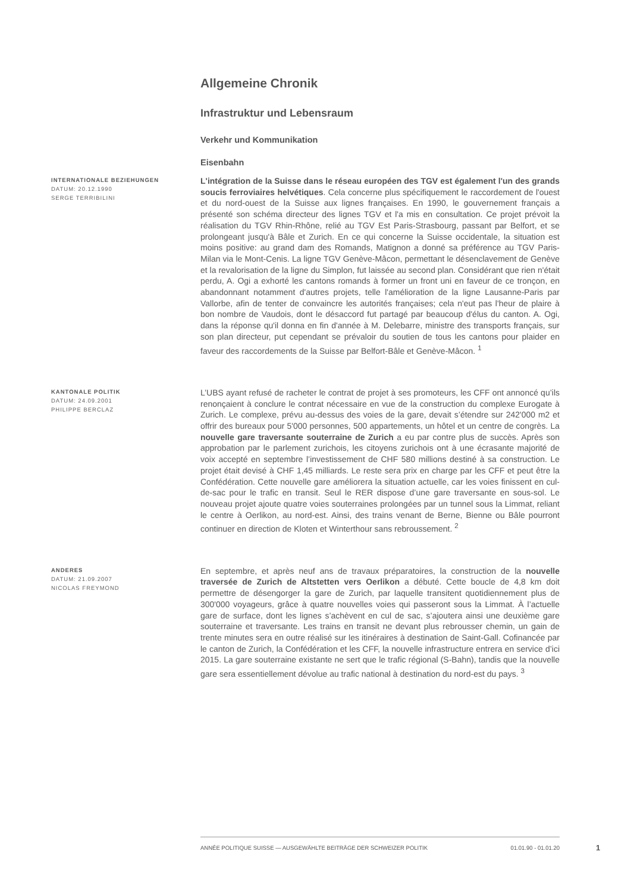Allgemeine Chronik
Infrastruktur und Lebensraum
Verkehr und Kommunikation
Eisenbahn
INTERNATIONALE BEZIEHUNGEN
DATUM: 20.12.1990
SERGE TERRIBILINI
L'intégration de la Suisse dans le réseau européen des TGV est également l'un des grands soucis ferroviaires helvétiques. Cela concerne plus spécifiquement le raccordement de l'ouest et du nord-ouest de la Suisse aux lignes françaises. En 1990, le gouvernement français a présenté son schéma directeur des lignes TGV et l'a mis en consultation. Ce projet prévoit la réalisation du TGV Rhin-Rhône, relié au TGV Est Paris-Strasbourg, passant par Belfort, et se prolongeant jusqu'à Bâle et Zurich. En ce qui concerne la Suisse occidentale, la situation est moins positive: au grand dam des Romands, Matignon a donné sa préférence au TGV Paris-Milan via le Mont-Cenis. La ligne TGV Genève-Mâcon, permettant le désenclavement de Genève et la revalorisation de la ligne du Simplon, fut laissée au second plan. Considérant que rien n'était perdu, A. Ogi a exhorté les cantons romands à former un front uni en faveur de ce tronçon, en abandonnant notamment d'autres projets, telle l'amélioration de la ligne Lausanne-Paris par Vallorbe, afin de tenter de convaincre les autorités françaises; cela n'eut pas l'heur de plaire à bon nombre de Vaudois, dont le désaccord fut partagé par beaucoup d'élus du canton. A. Ogi, dans la réponse qu'il donna en fin d'année à M. Delebarre, ministre des transports français, sur son plan directeur, put cependant se prévaloir du soutien de tous les cantons pour plaider en faveur des raccordements de la Suisse par Belfort-Bâle et Genève-Mâcon. <sup>1</sup>
KANTONALE POLITIK
DATUM: 24.09.2001
PHILIPPE BERCLAZ
L’UBS ayant refusé de racheter le contrat de projet à ses promoteurs, les CFF ont annoncé qu’ils renonçaient à conclure le contrat nécessaire en vue de la construction du complexe Eurogate à Zurich. Le complexe, prévu au-dessus des voies de la gare, devait s’étendre sur 242'000 m2 et offrir des bureaux pour 5'000 personnes, 500 appartements, un hôtel et un centre de congrès. La nouvelle gare traversante souterraine de Zurich a eu par contre plus de succès. Après son approbation par le parlement zurichois, les citoyens zurichois ont à une écrasante majorité de voix accepté en septembre l’investissement de CHF 580 millions destiné à sa construction. Le projet était devisé à CHF 1,45 milliards. Le reste sera prix en charge par les CFF et peut être la Confédération. Cette nouvelle gare améliorera la situation actuelle, car les voies finissent en cul-de-sac pour le trafic en transit. Seul le RER dispose d’une gare traversante en sous-sol. Le nouveau projet ajoute quatre voies souterraines prolongées par un tunnel sous la Limmat, reliant le centre à Oerlikon, au nord-est. Ainsi, des trains venant de Berne, Bienne ou Bâle pourront continuer en direction de Kloten et Winterthour sans rebroussement. <sup>2</sup>
ANDERES
DATUM: 21.09.2007
NICOLAS FREYMOND
En septembre, et après neuf ans de travaux préparatoires, la construction de la nouvelle traversée de Zurich de Altstetten vers Oerlikon a débuté. Cette boucle de 4,8 km doit permettre de désengorger la gare de Zurich, par laquelle transitent quotidiennement plus de 300'000 voyageurs, grâce à quatre nouvelles voies qui passeront sous la Limmat. À l’actuelle gare de surface, dont les lignes s’achèvent en cul de sac, s’ajoutera ainsi une deuxième gare souterraine et traversante. Les trains en transit ne devant plus rebrousser chemin, un gain de trente minutes sera en outre réalisé sur les itinéraires à destination de Saint-Gall. Cofinancée par le canton de Zurich, la Confédération et les CFF, la nouvelle infrastructure entrera en service d’ici 2015. La gare souterraine existante ne sert que le trafic régional (S-Bahn), tandis que la nouvelle gare sera essentiellement dévolue au trafic national à destination du nord-est du pays. <sup>3</sup>
ANNÉE POLITIQUE SUISSE — AUSGEWÄHLTE BEITRÄGE DER SCHWEIZER POLITIK 01.01.90 - 01.01.20
1